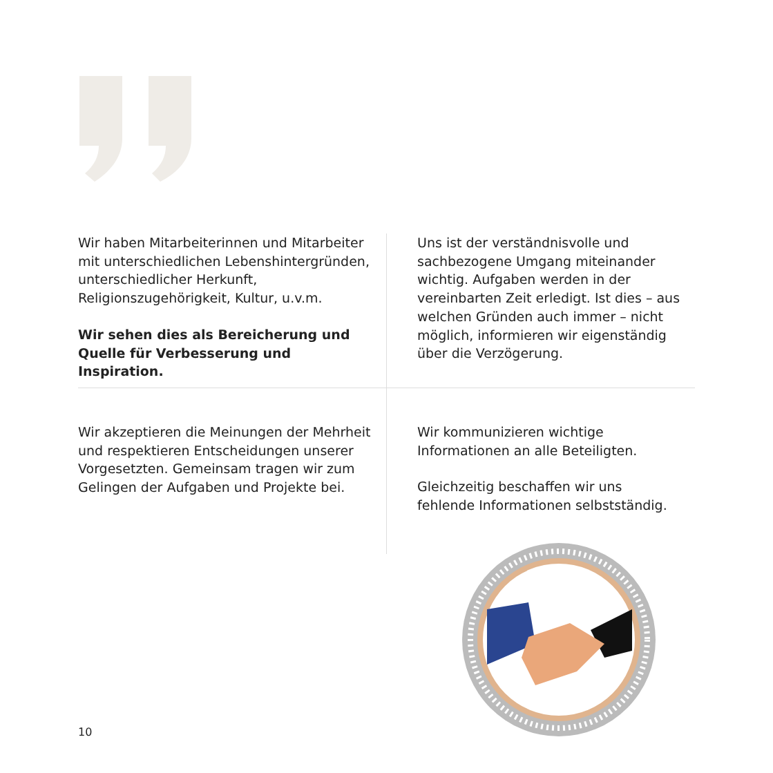Wir haben Mitarbeiterinnen und Mitarbeiter mit unterschiedlichen Lebenshintergründen, unterschiedlicher Herkunft, Religionszugehörigkeit, Kultur, u.v.m.
Wir sehen dies als Bereicherung und Quelle für Verbesserung und Inspiration.
Uns ist der verständnisvolle und sachbezogene Umgang miteinander wichtig. Aufgaben werden in der vereinbarten Zeit erledigt. Ist dies – aus welchen Gründen auch immer – nicht möglich, informieren wir eigenständig über die Verzögerung.
Wir akzeptieren die Meinungen der Mehrheit und respektieren Entscheidungen unserer Vorgesetzten. Gemeinsam tragen wir zum Gelingen der Aufgaben und Projekte bei.
Wir kommunizieren wichtige Informationen an alle Beteiligten.
Gleichzeitig beschaffen wir uns fehlende Informationen selbstständig.
10